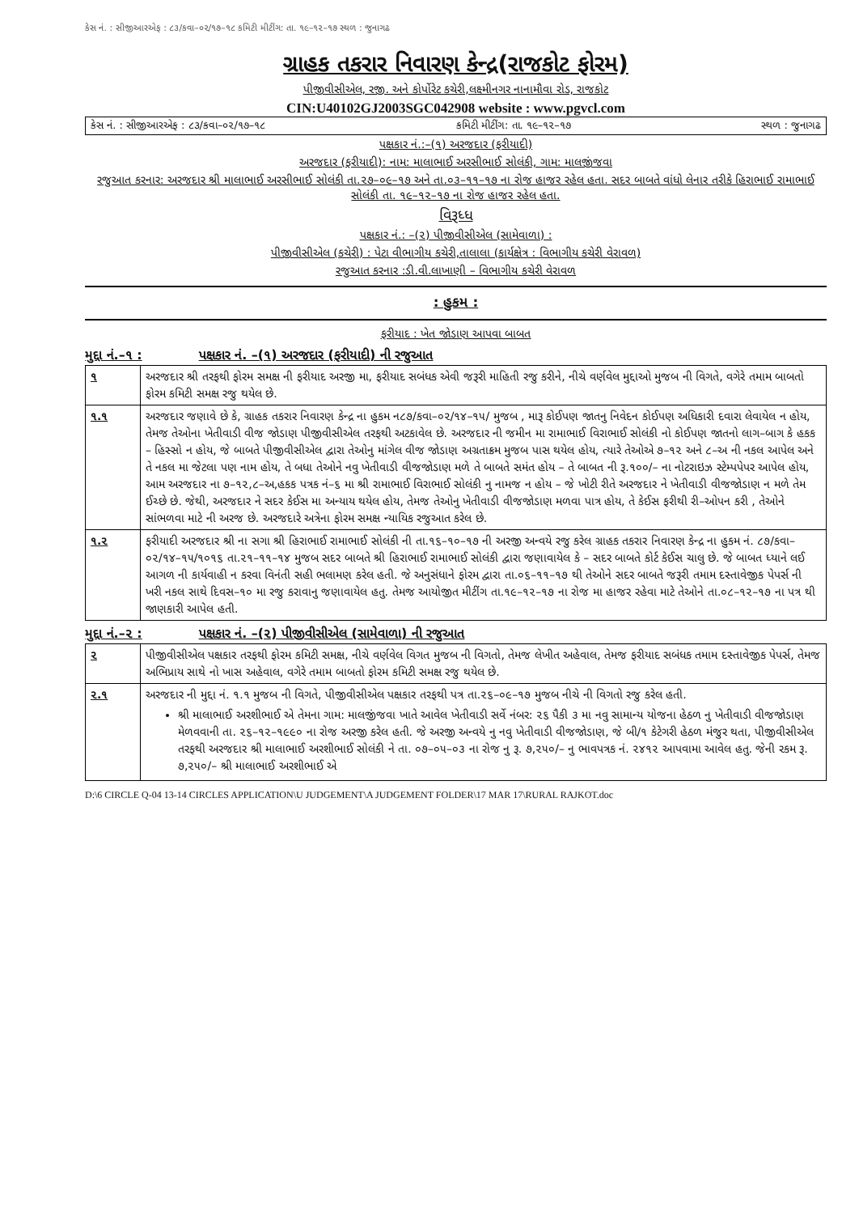કેસ નં. : સીજીઆરએફ : ૮૩/કવા–૦૨/૧૭–૧૮ કમિટી મીટીંગ: તા. ૧૯–૧૨–૧૭ સ્થળ : જુનાગઢ
ગ્રાહક તકરાર નિવારણ કેન્દ્ર(રાજકોટ ફોરમ)
પીજીવીસીએલ, રજી. અને કોર્પોરેટ કચેરી,લક્ષ્મીનગર નાનામૌવા રોડ, રાજકોટ
CIN:U40102GJ2003SGC042908 website : www.pgvcl.com
કેસ નં. : સીજીઆરએફ : ૮૩/કવા–૦૨/૧૭–૧૮ કમિટી મીટીંગ: તા. ૧૯–૧૨–૧૭ સ્થળ : જુનાગઢ
પક્ષકાર નં.:–(૧) અરજદાર (ફરીયાદી)
અરજદાર (ફરીયાદી): નામ: માલાભાઈ અરસીભાઈ સોલંકી, ગામ: માલજીંજવા
રજુઆત કરનાર: અરજદાર શ્રી માલાભાઈ અરસીભાઈ સોલંકી તા.૨૭–૦૯–૧૭ અને તા.૦૩–૧૧–૧૭ ના રોજ હાજર રહેલ હતા. સદર બાબતે વાંધો લેનાર તરીકે હિરાભાઈ રામાભાઈ સોલંકી તા. ૧૯–૧૨–૧૭ ના રોજ હાજર રહેલ હતા.
વિરૂધ્ધ
પક્ષકાર નં.: –(૨) પીજીવીસીએલ (સામેવાળા) :
પીજીવીસીએલ (કચેરી) : પેટા વીભાગીય કચેરી,તાલાલા (કાર્યક્ષેત્ર : વિભાગીય કચેરી વેરાવળ)
રજુઆત કરનાર :ડી.વી.લાખાણી – વિભાગીય કચેરી વેરાવળ
: હુકમ :
ફરીયાદ : ખેત જોડાણ આપવા બાબત
મુદ્દા નં.–૧ : પક્ષકાર નં. –(૧) અરજદાર (ફરીયાદી) ની રજુઆત
| ૧ | અરજદાર શ્રી તરફથી ફોરમ સમક્ષ ની ફરીયાદ અરજી મા, ફરીયાદ સબંધક એવી જરૂરી માહિતી રજુ કરીને, નીચે વર્ણવેલ મુદ્દાઓ મુજબ ની વિગતે, વગેરે તમામ બાબતો ફોરમ કમિટી સમક્ષ રજુ થયેલ છે. |
| ૧.૧ | અરજદાર જણાવે છે કે, ગ્રાહક તકરાર નિવારણ કેન્દ્ર ના હુકમ ન૮૭/કવા–૦૨/૧૪–૧૫/ મુજબ , મારૂ કોઈપણ જાતનુ નિવેદન કોઈપણ અધિકારી દવારા લેવાયેલ ન હોય, તેમજ તેઓના ખેતીવાડી વીજ જોડાણ પીજીવીસીએલ તરફથી અટકાવેલ છે. અરજદાર ની જમીન મા રામાભાઈ વિરાભાઈ સોલંકી નો કોઈપણ જાતનો લાગ–બાગ કે હકક – હિસ્સો ન હોય, જે બાબતે પીજીવીસીએલ દ્વારા તેઓનુ માંગેલ વીજ જોડાણ અગ્રતાક્રમ મુજબ પાસ થયેલ હોય, ત્યારે તેઓએ ૭–૧૨ અને ૮–અ ની નકલ આપેલ અને તે નકલ મા જેટલા પણ નામ હોય, તે બધા તેઓને નવુ ખેતીવાડી વીજજોડાણ મળે તે બાબતે સમંત હોય – તે બાબત ની રૂ.૧૦૦/– ના નોટરાઇઝ સ્ટેમ્પપેપર આપેલ હોય, આમ અરજદાર ના ૭–૧૨,૮–અ,હકક પત્રક નં–૬ મા શ્રી રામાભાઈ વિરાભાઈ સોલંકી નુ નામજ ન હોય – જે ખોટી રીતે અરજદાર ને ખેતીવાડી વીજજોડાણ ન મળે તેમ ઈચ્છે છે. જેથી, અરજદાર ને સદર કેઈસ મા અન્યાય થયેલ હોય, તેમજ તેઓનુ ખેતીવાડી વીજજોડાણ મળવા પાત્ર હોય, તે કેઈસ ફરીથી રી–ઓપન કરી , તેઓને સાંભળવા માટે ની અરજ છે. અરજદારે અત્રેના ફોરમ સમક્ષ ન્યાયિક રજુઆત કરેલ છે. |
| ૧.૨ | ફરીયાદી અરજદાર શ્રી ના સગા શ્રી હિરાભાઈ રામાભાઈ સોલંકી ની તા.૧૬–૧૦–૧૭ ની અરજી અન્વયે રજુ કરેલ ગ્રાહક તકરાર નિવારણ કેન્દ્ર ના હુકમ નં. ૮૭/કવા–૦૨/૧૪–૧૫/૧૦૧૬ તા.૨૧–૧૧–૧૪ મુજબ સદર બાબતે શ્રી હિરાભાઈ રામાભાઈ સોલંકી દ્વારા જણાવાયેલ કે – સદર બાબતે કોર્ટ કેઈસ ચાલુ છે. જે બાબત ધ્યાને લઈ આગળ ની કાર્યવાહી ન કરવા વિનંતી સહી ભલામણ કરેલ હતી. જે અનુસંધાને ફોરમ દ્વારા તા.૦૬–૧૧–૧૭ થી તેઓને સદર બાબતે જરૂરી તમામ દસ્તાવેજીક પેપર્સ ની ખરી નકલ સાથે દિવસ–૧૦ મા રજુ કરાવાનુ જણાવાયેલ હતુ. તેમજ આયોજીત મીટીંગ તા.૧૯–૧૨–૧૭ ના રોજ મા હાજર રહેવા માટે તેઓને તા.૦૮–૧૨–૧૭ ના પત્ર થી જાણકારી આપેલ હતી. |
મુદ્દા નં.–૨ : પક્ષકાર નં. –(૨) પીજીવીસીએલ (સામેવાળા) ની રજુઆત
| ૨ | પીજીવીસીએલ પક્ષકાર તરફથી ફોરમ કમિટી સમક્ષ, નીચે વર્ણવેલ વિગત મુજબ ની વિગતો, તેમજ લેખીત અહેવાલ, તેમજ ફરીયાદ સબંધક તમામ દસ્તાવેજીક પેપર્સ, તેમજ અભિપ્રાય સાથે નો ખાસ અહેવાલ, વગેરે તમામ બાબતો ફોરમ કમિટી સમક્ષ રજુ થયેલ છે. |
| ૨.૧ | અરજદાર ની મુદ્દા નં. ૧.૧ મુજબ ની વિગતે, પીજીવીસીએલ પક્ષકાર તરફથી પત્ર તા.૨૬–૦૯–૧૭ મુજબ નીચે ની વિગતો રજુ કરેલ હતી. શ્રી માલાભાઈ અરશીભાઈ એ તેમના ગામ: માલજીંજવા ખાતે આવેલ ખેતીવાડી સર્વે નંબર: ૨૬ પૈકી ૩ મા નવુ સામાન્ય યોજના હેઠળ નુ ખેતીવાડી વીજજોડાણ મેળવવાની તા. ૨૬–૧૨–૧૯૯૦ ના રોજ અરજી કરેલ હતી. જે અરજી અન્વયે નુ નવુ ખેતીવાડી વીજજોડાણ, જે બી/૧ કેટેગરી હેઠળ મંજુર થતા, પીજીવીસીએલ તરફથી અરજદાર શ્રી માલાભાઈ અરશીભાઈ સોલંકી ને તા. ૦૭–૦૫–૦૩ ના રોજ નુ રૂ. ૭,૨૫૦/– નુ ભાવપત્રક નં. ૨૪૧૨ આપવામા આવેલ હતુ. જેની રકમ રૂ. ૭,૨૫૦/– શ્રી માલાભાઈ અરશીભાઈ એ |
D:\6 CIRCLE Q-04 13-14 CIRCLES APPLICATION\U JUDGEMENT\A JUDGEMENT FOLDER\17 MAR 17\RURAL RAJKOT.doc